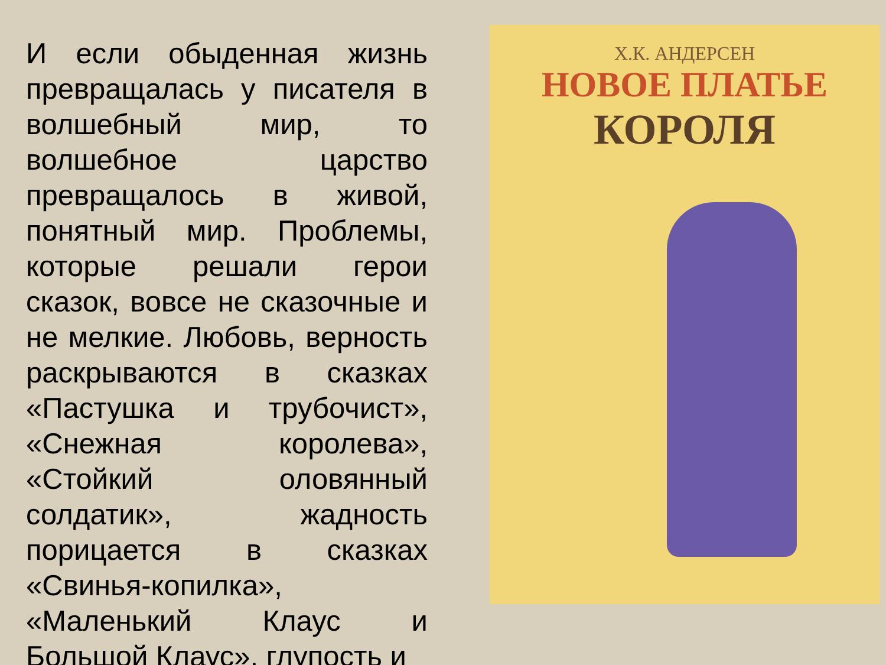И если обыденная жизнь превращалась у писателя в волшебный мир, то волшебное царство превращалось в живой, понятный мир. Проблемы, которые решали герои сказок, вовсе не сказочные и не мелкие. Любовь, верность раскрываются в сказках «Пастушка и трубочист», «Снежная королева», «Стойкий оловянный солдатик», жадность порицается в сказках «Свинья-копилка», «Маленький Клаус и Большой Клаус», глупость и
Х.К. АНДЕРСЕН
НОВОЕ ПЛАТЬЕ
КОРОЛЯ